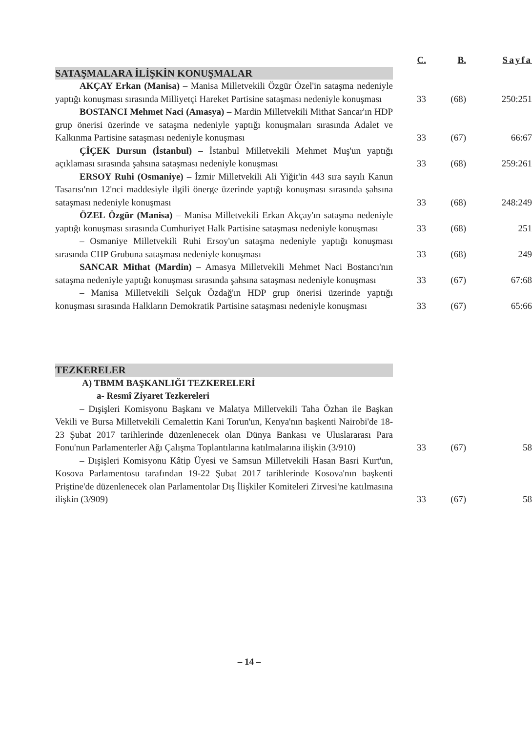| | C. | B. | Sayfa |
| --- | --- | --- | --- |
| SATAŞMALARA İLİŞKİN KONUŞMALAR | | | |
| AKÇAY Erkan (Manisa) – Manisa Milletvekili Özgür Özel'in sataşma nedeniyle yaptığı konuşması sırasında Milliyetçi Hareket Partisine sataşması nedeniyle konuşması | 33 | (68) | 250:251 |
| BOSTANCI Mehmet Naci (Amasya) – Mardin Milletvekili Mithat Sancar'ın HDP grup önerisi üzerinde ve sataşma nedeniyle yaptığı konuşmaları sırasında Adalet ve Kalkınma Partisine sataşması nedeniyle konuşması | 33 | (67) | 66:67 |
| ÇİÇEK Dursun (İstanbul) – İstanbul Milletvekili Mehmet Muş'un yaptığı açıklaması sırasında şahsına sataşması nedeniyle konuşması | 33 | (68) | 259:261 |
| ERSOY Ruhi (Osmaniye) – İzmir Milletvekili Ali Yiğit'in 443 sıra sayılı Kanun Tasarısı'nın 12'nci maddesiyle ilgili önerge üzerinde yaptığı konuşması sırasında şahsına sataşması nedeniyle konuşması | 33 | (68) | 248:249 |
| ÖZEL Özgür (Manisa) – Manisa Milletvekili Erkan Akçay'ın sataşma nedeniyle yaptığı konuşması sırasında Cumhuriyet Halk Partisine sataşması nedeniyle konuşması | 33 | (68) | 251 |
| – Osmaniye Milletvekili Ruhi Ersoy'un sataşma nedeniyle yaptığı konuşması sırasında CHP Grubuna sataşması nedeniyle konuşması | 33 | (68) | 249 |
| SANCAR Mithat (Mardin) – Amasya Milletvekili Mehmet Naci Bostancı'nın sataşma nedeniyle yaptığı konuşması sırasında şahsına sataşması nedeniyle konuşması | 33 | (67) | 67:68 |
| – Manisa Milletvekili Selçuk Özdağ'ın HDP grup önerisi üzerinde yaptığı konuşması sırasında Halkların Demokratik Partisine sataşması nedeniyle konuşması | 33 | (67) | 65:66 |
| TEZKERELER | | | |
| A) TBMM BAŞKANLIĞI TEZKERELERİ | | | |
| a- Resmî Ziyaret Tezkereleri | | | |
| – Dışişleri Komisyonu Başkanı ve Malatya Milletvekili Taha Özhan ile Başkan Vekili ve Bursa Milletvekili Cemalettin Kani Torun'un, Kenya'nın başkenti Nairobi'de 18-23 Şubat 2017 tarihlerinde düzenlenecek olan Dünya Bankası ve Uluslararası Para Fonu'nun Parlamenterler Ağı Çalışma Toplantılarına katılmalarına ilişkin (3/910) | 33 | (67) | 58 |
| – Dışişleri Komisyonu Kâtip Üyesi ve Samsun Milletvekili Hasan Basri Kurt'un, Kosova Parlamentosu tarafından 19-22 Şubat 2017 tarihlerinde Kosova'nın başkenti Priştine'de düzenlenecek olan Parlamentolar Dış İlişkiler Komiteleri Zirvesi'ne katılmasına ilişkin (3/909) | 33 | (67) | 58 |
– 14 –